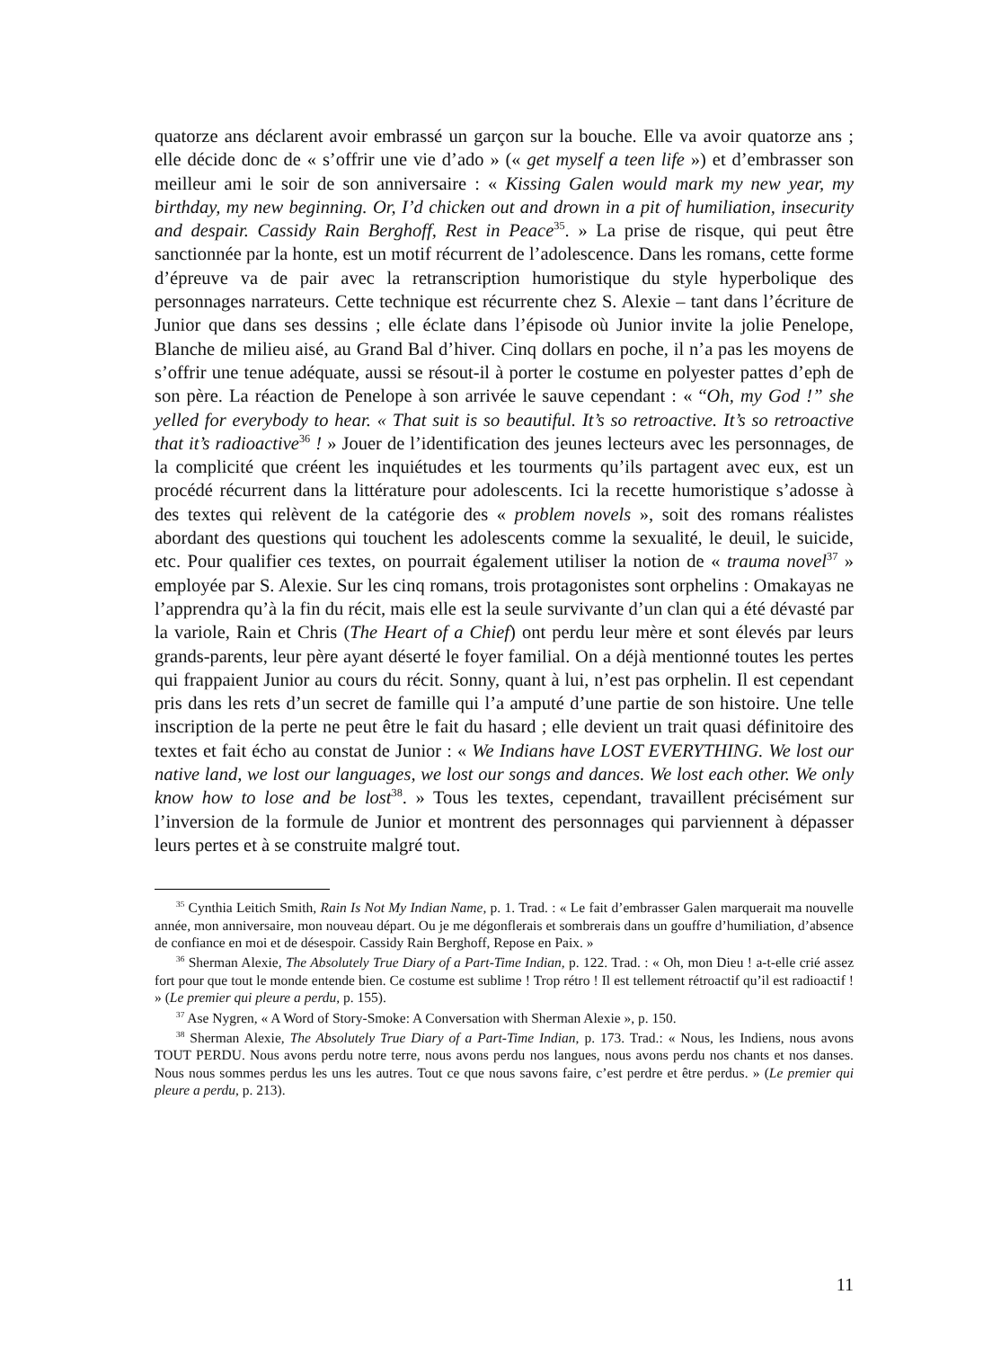quatorze ans déclarent avoir embrassé un garçon sur la bouche. Elle va avoir quatorze ans ; elle décide donc de « s’offrir une vie d’ado » (« get myself a teen life ») et d’embrasser son meilleur ami le soir de son anniversaire : « Kissing Galen would mark my new year, my birthday, my new beginning. Or, I’d chicken out and drown in a pit of humiliation, insecurity and despair. Cassidy Rain Berghoff, Rest in Peace<sup>35</sup>. » La prise de risque, qui peut être sanctionnée par la honte, est un motif récurrent de l’adolescence. Dans les romans, cette forme d’épreuve va de pair avec la retranscription humoristique du style hyperbolique des personnages narrateurs. Cette technique est récurrente chez S. Alexie – tant dans l’écriture de Junior que dans ses dessins ; elle éclate dans l’épisode où Junior invite la jolie Penelope, Blanche de milieu aisé, au Grand Bal d’hiver. Cinq dollars en poche, il n’a pas les moyens de s’offrir une tenue adéquate, aussi se résout-il à porter le costume en polyester pattes d’eph de son père. La réaction de Penelope à son arrivée le sauve cependant : « “Oh, my God !” she yelled for everybody to hear. « That suit is so beautiful. It’s so retroactive. It’s so retroactive that it’s radioactive<sup>36</sup> ! » Jouer de l’identification des jeunes lecteurs avec les personnages, de la complicité que créent les inquiétudes et les tourments qu’ils partagent avec eux, est un procédé récurrent dans la littérature pour adolescents. Ici la recette humoristique s’adosse à des textes qui relèvent de la catégorie des « problem novels », soit des romans réalistes abordant des questions qui touchent les adolescents comme la sexualité, le deuil, le suicide, etc. Pour qualifier ces textes, on pourrait également utiliser la notion de « trauma novel<sup>37</sup> » employée par S. Alexie. Sur les cinq romans, trois protagonistes sont orphelins : Omakayas ne l’apprendra qu’à la fin du récit, mais elle est la seule survivante d’un clan qui a été dévasté par la variole, Rain et Chris (The Heart of a Chief) ont perdu leur mère et sont élevés par leurs grands-parents, leur père ayant déserté le foyer familial. On a déjà mentionné toutes les pertes qui frappaient Junior au cours du récit. Sonny, quant à lui, n’est pas orphelin. Il est cependant pris dans les rets d’un secret de famille qui l’a amputé d’une partie de son histoire. Une telle inscription de la perte ne peut être le fait du hasard ; elle devient un trait quasi définitoire des textes et fait écho au constat de Junior : « We Indians have LOST EVERYTHING. We lost our native land, we lost our languages, we lost our songs and dances. We lost each other. We only know how to lose and be lost<sup>38</sup>. » Tous les textes, cependant, travaillent précisément sur l’inversion de la formule de Junior et montrent des personnages qui parviennent à dépasser leurs pertes et à se construite malgré tout.
<sup>35</sup> Cynthia Leitich Smith, Rain Is Not My Indian Name, p. 1. Trad. : « Le fait d’embrasser Galen marquerait ma nouvelle année, mon anniversaire, mon nouveau départ. Ou je me dégonflerais et sombrerais dans un gouffre d’humiliation, d’absence de confiance en moi et de désespoir. Cassidy Rain Berghoff, Repose en Paix. »
<sup>36</sup> Sherman Alexie, The Absolutely True Diary of a Part-Time Indian, p. 122. Trad. : « Oh, mon Dieu ! a-t-elle crié assez fort pour que tout le monde entende bien. Ce costume est sublime ! Trop rétro ! Il est tellement rétroactif qu’il est radioactif ! » (Le premier qui pleure a perdu, p. 155).
<sup>37</sup> Ase Nygren, « A Word of Story-Smoke: A Conversation with Sherman Alexie », p. 150.
<sup>38</sup> Sherman Alexie, The Absolutely True Diary of a Part-Time Indian, p. 173. Trad.: « Nous, les Indiens, nous avons TOUT PERDU. Nous avons perdu notre terre, nous avons perdu nos langues, nous avons perdu nos chants et nos danses. Nous nous sommes perdus les uns les autres. Tout ce que nous savons faire, c’est perdre et être perdus. » (Le premier qui pleure a perdu, p. 213).
11